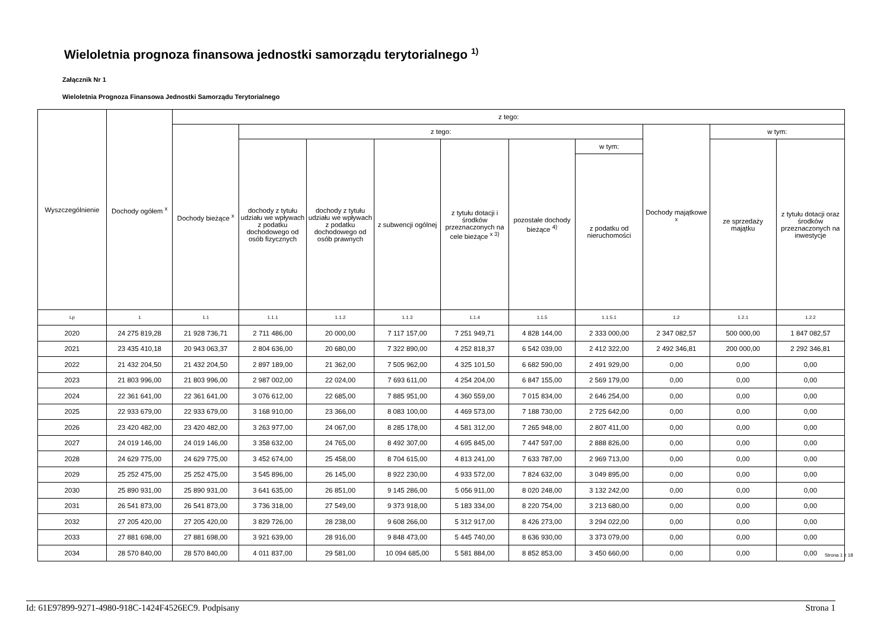Wieloletnia prognoza finansowa jednostki samorządu terytorialnego <sup>1)</sup>
Załącznik Nr 1
Wieloletnia Prognoza Finansowa Jednostki Samorządu Terytorialnego
| Wyszczególnienie | Dochody ogółem <sup>x</sup> | z tego: | | | | | | | | | |
| --- | --- | --- | --- | --- | --- | --- | --- | --- | --- | --- | --- |
| | | Dochody bieżące <sup>x</sup> | z tego: | | | | | | Dochody majątkowe <sup>x</sup> | w tym: | |
| | | | dochody z tytułu udziału we wpływach z podatku dochodowego od osób fizycznych | dochody z tytułu udziału we wpływach z podatku dochodowego od osób prawnych | z subwencji ogólnej | z tytułu dotacji i środków przeznaczonych na cele bieżące <sup>x 3)</sup> | pozostałe dochody bieżące <sup>4)</sup> | w tym: | | ze sprzedaży majątku | z tytułu dotacji oraz środków przeznaczonych na inwestycje |
| | | | | | | | | z podatku od nieruchomości | | | |
| Lp | 1 | 1.1 | 1.1.1 | 1.1.2 | 1.1.3 | 1.1.4 | 1.1.5 | 1.1.5.1 | 1.2 | 1.2.1 | 1.2.2 |
| 2020 | 24 275 819,28 | 21 928 736,71 | 2 711 486,00 | 20 000,00 | 7 117 157,00 | 7 251 949,71 | 4 828 144,00 | 2 333 000,00 | 2 347 082,57 | 500 000,00 | 1 847 082,57 |
| 2021 | 23 435 410,18 | 20 943 063,37 | 2 804 636,00 | 20 680,00 | 7 322 890,00 | 4 252 818,37 | 6 542 039,00 | 2 412 322,00 | 2 492 346,81 | 200 000,00 | 2 292 346,81 |
| 2022 | 21 432 204,50 | 21 432 204,50 | 2 897 189,00 | 21 362,00 | 7 505 962,00 | 4 325 101,50 | 6 682 590,00 | 2 491 929,00 | 0,00 | 0,00 | 0,00 |
| 2023 | 21 803 996,00 | 21 803 996,00 | 2 987 002,00 | 22 024,00 | 7 693 611,00 | 4 254 204,00 | 6 847 155,00 | 2 569 179,00 | 0,00 | 0,00 | 0,00 |
| 2024 | 22 361 641,00 | 22 361 641,00 | 3 076 612,00 | 22 685,00 | 7 885 951,00 | 4 360 559,00 | 7 015 834,00 | 2 646 254,00 | 0,00 | 0,00 | 0,00 |
| 2025 | 22 933 679,00 | 22 933 679,00 | 3 168 910,00 | 23 366,00 | 8 083 100,00 | 4 469 573,00 | 7 188 730,00 | 2 725 642,00 | 0,00 | 0,00 | 0,00 |
| 2026 | 23 420 482,00 | 23 420 482,00 | 3 263 977,00 | 24 067,00 | 8 285 178,00 | 4 581 312,00 | 7 265 948,00 | 2 807 411,00 | 0,00 | 0,00 | 0,00 |
| 2027 | 24 019 146,00 | 24 019 146,00 | 3 358 632,00 | 24 765,00 | 8 492 307,00 | 4 695 845,00 | 7 447 597,00 | 2 888 826,00 | 0,00 | 0,00 | 0,00 |
| 2028 | 24 629 775,00 | 24 629 775,00 | 3 452 674,00 | 25 458,00 | 8 704 615,00 | 4 813 241,00 | 7 633 787,00 | 2 969 713,00 | 0,00 | 0,00 | 0,00 |
| 2029 | 25 252 475,00 | 25 252 475,00 | 3 545 896,00 | 26 145,00 | 8 922 230,00 | 4 933 572,00 | 7 824 632,00 | 3 049 895,00 | 0,00 | 0,00 | 0,00 |
| 2030 | 25 890 931,00 | 25 890 931,00 | 3 641 635,00 | 26 851,00 | 9 145 286,00 | 5 056 911,00 | 8 020 248,00 | 3 132 242,00 | 0,00 | 0,00 | 0,00 |
| 2031 | 26 541 873,00 | 26 541 873,00 | 3 736 318,00 | 27 549,00 | 9 373 918,00 | 5 183 334,00 | 8 220 754,00 | 3 213 680,00 | 0,00 | 0,00 | 0,00 |
| 2032 | 27 205 420,00 | 27 205 420,00 | 3 829 726,00 | 28 238,00 | 9 608 266,00 | 5 312 917,00 | 8 426 273,00 | 3 294 022,00 | 0,00 | 0,00 | 0,00 |
| 2033 | 27 881 698,00 | 27 881 698,00 | 3 921 639,00 | 28 916,00 | 9 848 473,00 | 5 445 740,00 | 8 636 930,00 | 3 373 079,00 | 0,00 | 0,00 | 0,00 |
| 2034 | 28 570 840,00 | 28 570 840,00 | 4 011 837,00 | 29 581,00 | 10 094 685,00 | 5 581 884,00 | 8 852 853,00 | 3 450 660,00 | 0,00 | 0,00 | 0,00 |
Strona 1 z 18
Id: 61E97899-9271-4980-918C-1424F4526EC9. Podpisany Strona 1